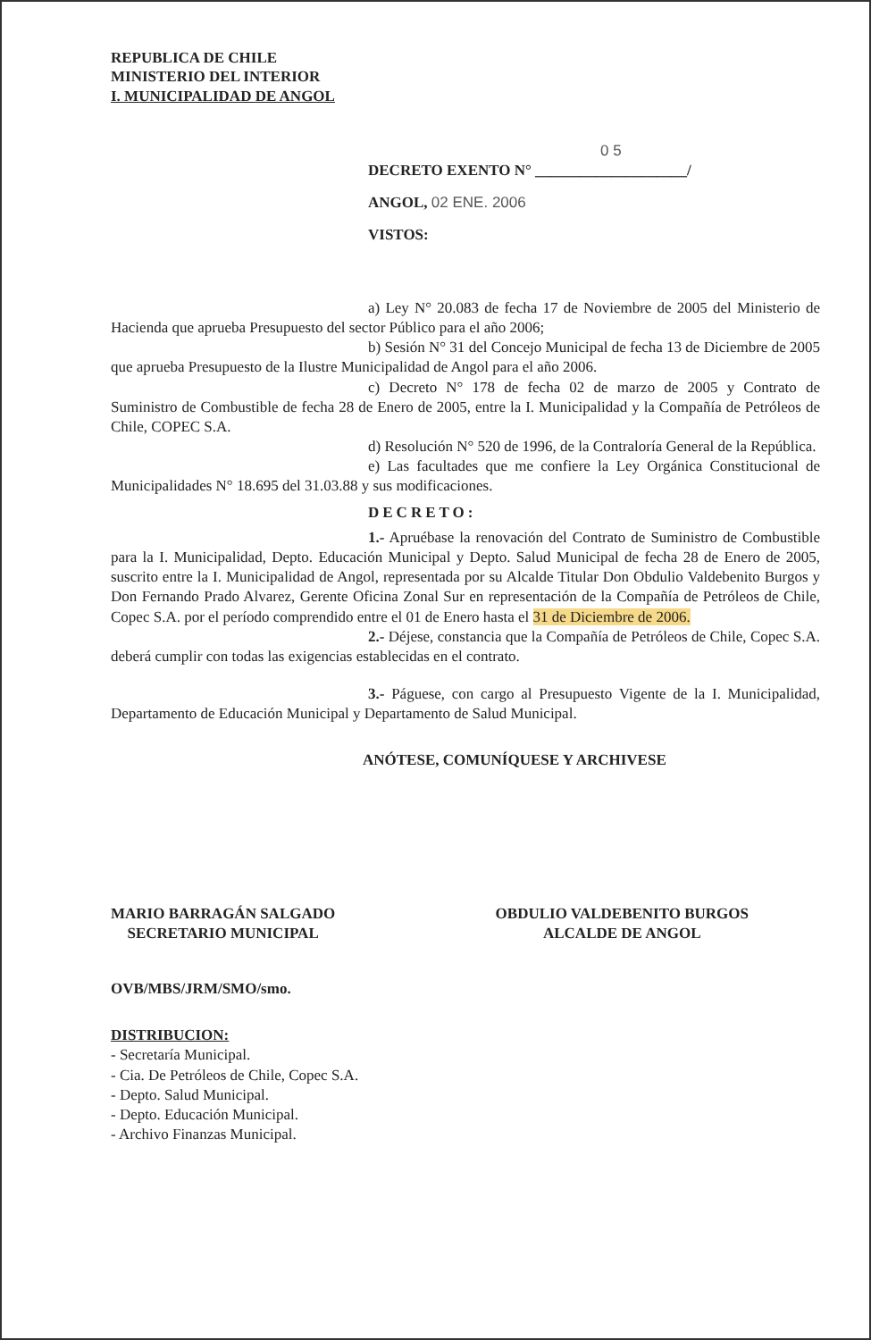REPUBLICA DE CHILE
MINISTERIO DEL INTERIOR
I. MUNICIPALIDAD DE ANGOL
0 5
DECRETO EXENTO N° ____________________/
ANGOL, 02 ENE. 2006
VISTOS:
a) Ley N° 20.083 de fecha 17 de Noviembre de 2005 del Ministerio de Hacienda que aprueba Presupuesto del sector Público para el año 2006;
b) Sesión N° 31 del Concejo Municipal de fecha 13 de Diciembre de 2005 que aprueba Presupuesto de la Ilustre Municipalidad de Angol para el año 2006.
c) Decreto N° 178 de fecha 02 de marzo de 2005 y Contrato de Suministro de Combustible de fecha 28 de Enero de 2005, entre la I. Municipalidad y la Compañía de Petróleos de Chile, COPEC S.A.
d) Resolución N° 520 de 1996, de la Contraloría General de la República.
e) Las facultades que me confiere la Ley Orgánica Constitucional de Municipalidades N° 18.695 del 31.03.88 y sus modificaciones.
DECRETO:
1.- Apruébase la renovación del Contrato de Suministro de Combustible para la I. Municipalidad, Depto. Educación Municipal y Depto. Salud Municipal de fecha 28 de Enero de 2005, suscrito entre la I. Municipalidad de Angol, representada por su Alcalde Titular Don Obdulio Valdebenito Burgos y Don Fernando Prado Alvarez, Gerente Oficina Zonal Sur en representación de la Compañía de Petróleos de Chile, Copec S.A. por el período comprendido entre el 01 de Enero hasta el 31 de Diciembre de 2006.
2.- Déjese, constancia que la Compañía de Petróleos de Chile, Copec S.A. deberá cumplir con todas las exigencias establecidas en el contrato.
3.- Páguese, con cargo al Presupuesto Vigente de la I. Municipalidad, Departamento de Educación Municipal y Departamento de Salud Municipal.
ANÓTESE, COMUNÍQUESE Y ARCHIVESE
MARIO BARRAGÁN SALGADO
SECRETARIO MUNICIPAL
OBDULIO VALDEBENITO BURGOS
ALCALDE DE ANGOL
OVB/MBS/JRM/SMO/smo.
DISTRIBUCION:
- Secretaría Municipal.
- Cia. De Petróleos de Chile, Copec S.A.
- Depto. Salud Municipal.
- Depto. Educación Municipal.
- Archivo Finanzas Municipal.